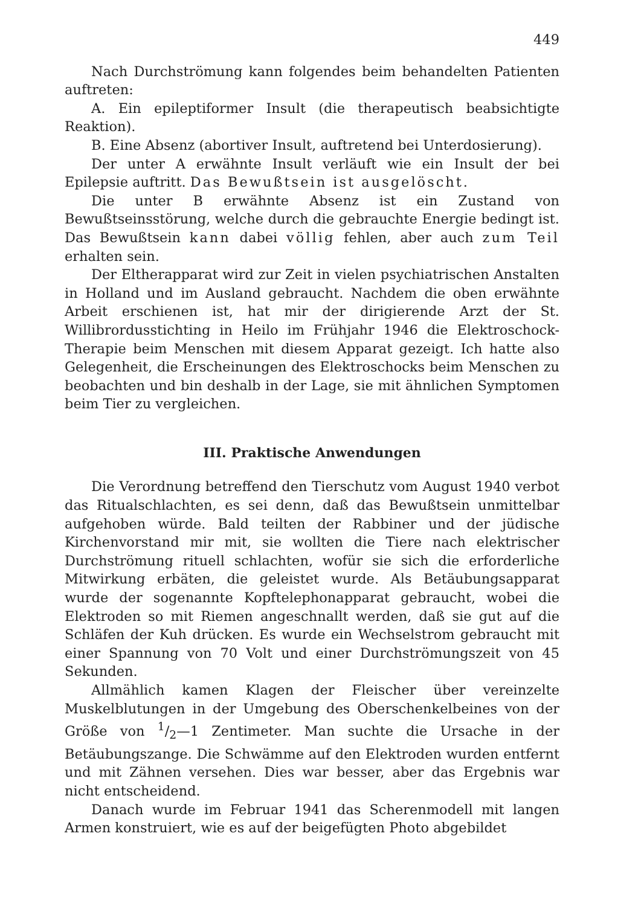449
Nach Durchströmung kann folgendes beim behandelten Patienten auftreten:
A. Ein epileptiformer Insult (die therapeutisch beabsichtigte Reaktion).
B. Eine Absenz (abortiver Insult, auftretend bei Unterdosierung).
Der unter A erwähnte Insult verläuft wie ein Insult der bei Epilepsie auftritt. Das Bewußtsein ist ausgelöscht.
Die unter B erwähnte Absenz ist ein Zustand von Bewußtseinsstörung, welche durch die gebrauchte Energie bedingt ist. Das Bewußtsein kann dabei völlig fehlen, aber auch zum Teil erhalten sein.
Der Eltherapparat wird zur Zeit in vielen psychiatrischen Anstalten in Holland und im Ausland gebraucht. Nachdem die oben erwähnte Arbeit erschienen ist, hat mir der dirigierende Arzt der St. Willibrordusstichting in Heilo im Frühjahr 1946 die Elektroschock-Therapie beim Menschen mit diesem Apparat gezeigt. Ich hatte also Gelegenheit, die Erscheinungen des Elektroschocks beim Menschen zu beobachten und bin deshalb in der Lage, sie mit ähnlichen Symptomen beim Tier zu vergleichen.
III. Praktische Anwendungen
Die Verordnung betreffend den Tierschutz vom August 1940 verbot das Ritualschlachten, es sei denn, daß das Bewußtsein unmittelbar aufgehoben würde. Bald teilten der Rabbiner und der jüdische Kirchenvorstand mir mit, sie wollten die Tiere nach elektrischer Durchströmung rituell schlachten, wofür sie sich die erforderliche Mitwirkung erbäten, die geleistet wurde. Als Betäubungsapparat wurde der sogenannte Kopftelephonapparat gebraucht, wobei die Elektroden so mit Riemen angeschnallt werden, daß sie gut auf die Schläfen der Kuh drücken. Es wurde ein Wechselstrom gebraucht mit einer Spannung von 70 Volt und einer Durchströmungszeit von 45 Sekunden.
Allmählich kamen Klagen der Fleischer über vereinzelte Muskelblutungen in der Umgebung des Oberschenkelbeines von der Größe von 1/2—1 Zentimeter. Man suchte die Ursache in der Betäubungszange. Die Schwämme auf den Elektroden wurden entfernt und mit Zähnen versehen. Dies war besser, aber das Ergebnis war nicht entscheidend.
Danach wurde im Februar 1941 das Scherenmodell mit langen Armen konstruiert, wie es auf der beigefügten Photo abgebildet